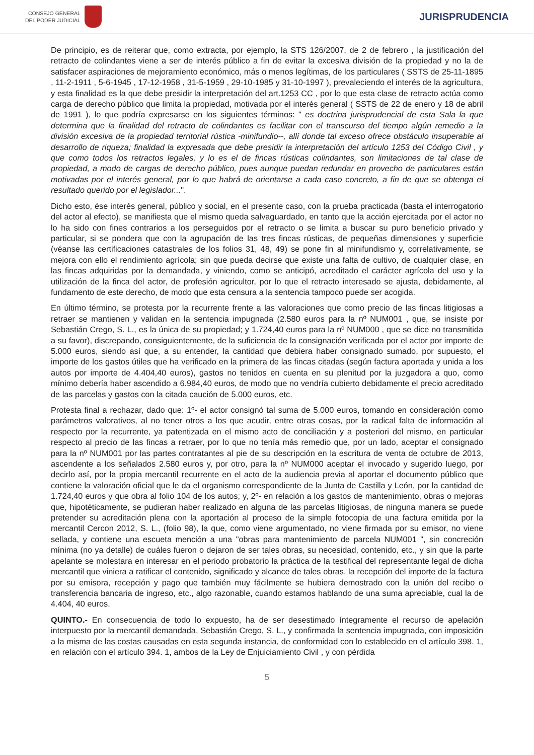CONSEJO GENERAL
DEL PODER JUDICIAL
JURISPRUDENCIA
De principio, es de reiterar que, como extracta, por ejemplo, la STS 126/2007, de 2 de febrero , la justificación del retracto de colindantes viene a ser de interés público a fin de evitar la excesiva división de la propiedad y no la de satisfacer aspiraciones de mejoramiento económico, más o menos legítimas, de los particulares ( SSTS de 25-11-1895 , 11-2-1911 , 5-6-1945 , 17-12-1958 , 31-5-1959 , 29-10-1985 y 31-10-1997 ), prevaleciendo el interés de la agricultura, y esta finalidad es la que debe presidir la interpretación del art.1253 CC , por lo que esta clase de retracto actúa como carga de derecho público que limita la propiedad, motivada por el interés general ( SSTS de 22 de enero y 18 de abril de 1991 ), lo que podría expresarse en los siguientes términos: " es doctrina jurisprudencial de esta Sala la que determina que la finalidad del retracto de colindantes es facilitar con el transcurso del tiempo algún remedio a la división excesiva de la propiedad territorial rústica -minifundio--, allí donde tal exceso ofrece obstáculo insuperable al desarrollo de riqueza; finalidad la expresada que debe presidir la interpretación del artículo 1253 del Código Civil , y que como todos los retractos legales, y lo es el de fincas rústicas colindantes, son limitaciones de tal clase de propiedad, a modo de cargas de derecho público, pues aunque puedan redundar en provecho de particulares están motivadas por el interés general, por lo que habrá de orientarse a cada caso concreto, a fin de que se obtenga el resultado querido por el legislador...".
Dicho esto, ése interés general, público y social, en el presente caso, con la prueba practicada (basta el interrogatorio del actor al efecto), se manifiesta que el mismo queda salvaguardado, en tanto que la acción ejercitada por el actor no lo ha sido con fines contrarios a los perseguidos por el retracto o se limita a buscar su puro beneficio privado y particular, si se pondera que con la agrupación de las tres fincas rústicas, de pequeñas dimensiones y superficie (véanse las certificaciones catastrales de los folios 31, 48, 49) se pone fin al minifundismo y, correlativamente, se mejora con ello el rendimiento agrícola; sin que pueda decirse que existe una falta de cultivo, de cualquier clase, en las fincas adquiridas por la demandada, y viniendo, como se anticipó, acreditado el carácter agrícola del uso y la utilización de la finca del actor, de profesión agricultor, por lo que el retracto interesado se ajusta, debidamente, al fundamento de este derecho, de modo que esta censura a la sentencia tampoco puede ser acogida.
En último término, se protesta por la recurrente frente a las valoraciones que como precio de las fincas litigiosas a retraer se mantienen y validan en la sentencia impugnada (2.580 euros para la nº NUM001 , que, se insiste por Sebastián Crego, S. L., es la única de su propiedad; y 1.724,40 euros para la nº NUM000 , que se dice no transmitida a su favor), discrepando, consiguientemente, de la suficiencia de la consignación verificada por el actor por importe de 5.000 euros, siendo así que, a su entender, la cantidad que debiera haber consignado sumado, por supuesto, el importe de los gastos útiles que ha verificado en la primera de las fincas citadas (según factura aportada y unida a los autos por importe de 4.404,40 euros), gastos no tenidos en cuenta en su plenitud por la juzgadora a quo, como mínimo debería haber ascendido a 6.984,40 euros, de modo que no vendría cubierto debidamente el precio acreditado de las parcelas y gastos con la citada caución de 5.000 euros, etc.
Protesta final a rechazar, dado que: 1º- el actor consignó tal suma de 5.000 euros, tomando en consideración como parámetros valorativos, al no tener otros a los que acudir, entre otras cosas, por la radical falta de información al respecto por la recurrente, ya patentizada en el mismo acto de conciliación y a posteriori del mismo, en particular respecto al precio de las fincas a retraer, por lo que no tenía más remedio que, por un lado, aceptar el consignado para la nº NUM001 por las partes contratantes al pie de su descripción en la escritura de venta de octubre de 2013, ascendente a los señalados 2.580 euros y, por otro, para la nº NUM000 aceptar el invocado y sugerido luego, por decirlo así, por la propia mercantil recurrente en el acto de la audiencia previa al aportar el documento público que contiene la valoración oficial que le da el organismo correspondiente de la Junta de Castilla y León, por la cantidad de 1.724,40 euros y que obra al folio 104 de los autos; y, 2º- en relación a los gastos de mantenimiento, obras o mejoras que, hipotéticamente, se pudieran haber realizado en alguna de las parcelas litigiosas, de ninguna manera se puede pretender su acreditación plena con la aportación al proceso de la simple fotocopia de una factura emitida por la mercantil Cercon 2012, S. L., (folio 98), la que, como viene argumentado, no viene firmada por su emisor, no viene sellada, y contiene una escueta mención a una "obras para mantenimiento de parcela NUM001 ", sin concreción mínima (no ya detalle) de cuáles fueron o dejaron de ser tales obras, su necesidad, contenido, etc., y sin que la parte apelante se molestara en interesar en el periodo probatorio la práctica de la testifical del representante legal de dicha mercantil que viniera a ratificar el contenido, significado y alcance de tales obras, la recepción del importe de la factura por su emisora, recepción y pago que también muy fácilmente se hubiera demostrado con la unión del recibo o transferencia bancaria de ingreso, etc., algo razonable, cuando estamos hablando de una suma apreciable, cual la de 4.404, 40 euros.
QUINTO.- En consecuencia de todo lo expuesto, ha de ser desestimado íntegramente el recurso de apelación interpuesto por la mercantil demandada, Sebastián Crego, S. L., y confirmada la sentencia impugnada, con imposición a la misma de las costas causadas en esta segunda instancia, de conformidad con lo establecido en el artículo 398. 1, en relación con el artículo 394. 1, ambos de la Ley de Enjuiciamiento Civil , y con pérdida
5